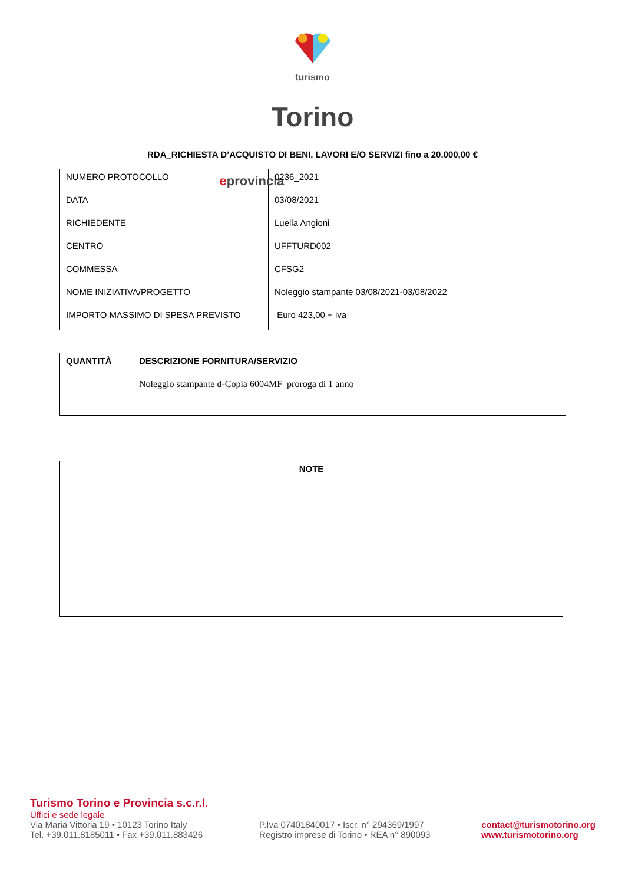turismo
Torino
eprovincia
RDA_RICHIESTA D’ACQUISTO DI BENI, LAVORI E/O SERVIZI fino a 20.000,00 €
| NUMERO PROTOCOLLO | 0236_2021 |
| DATA | 03/08/2021 |
| RICHIEDENTE | Luella Angioni |
| CENTRO | UFFTURD002 |
| COMMESSA | CFSG2 |
| NOME INIZIATIVA/PROGETTO | Noleggio stampante 03/08/2021-03/08/2022 |
| IMPORTO MASSIMO DI SPESA PREVISTO | Euro 423,00 + iva |
| QUANTITÀ | DESCRIZIONE FORNITURA/SERVIZIO |
| --- | --- |
| | Noleggio stampante d-Copia 6004MF_proroga di 1 anno |
| NOTE |
| --- |
Turismo Torino e Provincia s.c.r.l.
Uffici e sede legale
Via Maria Vittoria 19 • 10123 Torino Italy
Tel. +39.011.8185011 • Fax +39.011.883426
P.Iva 07401840017 • Iscr. n° 294369/1997
Registro imprese di Torino • REA n° 890093
contact@turismotorino.org
www.turismotorino.org